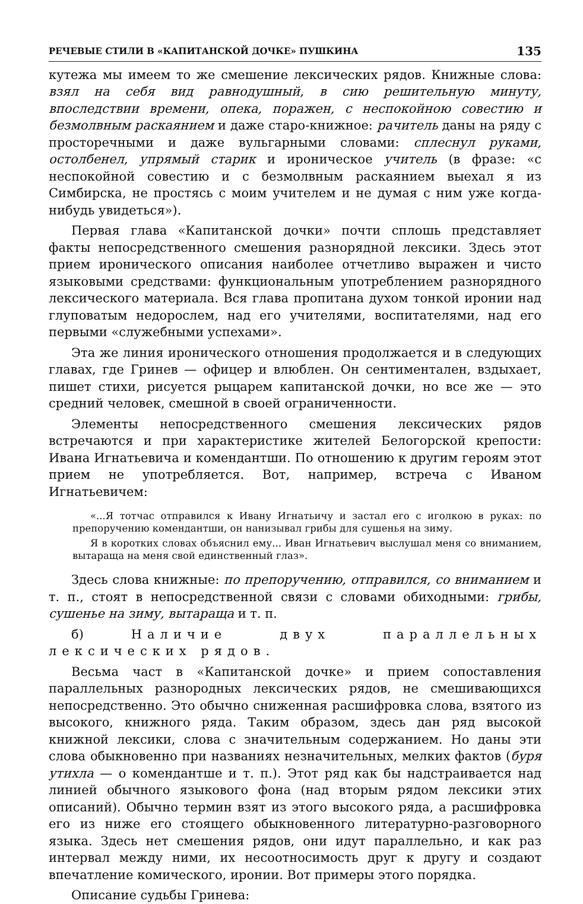РЕЧЕВЫЕ СТИЛИ В «КАПИТАНСКОЙ ДОЧКЕ» ПУШКИНА 135
кутежа мы имеем то же смешение лексических рядов. Книжные слова: взял на себя вид равнодушный, в сию решительную минуту, впоследствии времени, опека, поражен, с неспокойною совестию и безмолвным раскаянием и даже старо-книжное: рачитель даны на ряду с просторечными и даже вульгарными словами: сплеснул руками, остолбенел, упрямый старик и ироническое учитель (в фразе: «с неспокойной совестию и с безмолвным раскаянием выехал я из Симбирска, не простясь с моим учителем и не думая с ним уже когда-нибудь увидеться»).
Первая глава «Капитанской дочки» почти сплошь представляет факты непосредственного смешения разнорядной лексики. Здесь этот прием иронического описания наиболее отчетливо выражен и чисто языковыми средствами: функциональным употреблением разнорядного лексического материала. Вся глава пропитана духом тонкой иронии над глуповатым недорослем, над его учителями, воспитателями, над его первыми «служебными успехами».
Эта же линия иронического отношения продолжается и в следующих главах, где Гринев — офицер и влюблен. Он сентиментален, вздыхает, пишет стихи, рисуется рыцарем капитанской дочки, но все же — это средний человек, смешной в своей ограниченности.
Элементы непосредственного смешения лексических рядов встречаются и при характеристике жителей Белогорской крепости: Ивана Игнатьевича и комендантши. По отношению к другим героям этот прием не употребляется. Вот, например, встреча с Иваном Игнатьевичем:
«...Я тотчас отправился к Ивану Игнатьичу и застал его с иголкою в руках: по препоручению комендантши, он нанизывал грибы для сушенья на зиму.
Я в коротких словах объяснил ему... Иван Игнатьевич выслушал меня со вниманием, вытараща на меня свой единственный глаз».
Здесь слова книжные: по препоручению, отправился, со вниманием и т. п., стоят в непосредственной связи с словами обиходными: грибы, сушенье на зиму, вытараща и т. п.
б) Наличие двух параллельных лексических рядов.
Весьма част в «Капитанской дочке» и прием сопоставления параллельных разнородных лексических рядов, не смешивающихся непосредственно. Это обычно сниженная расшифровка слова, взятого из высокого, книжного ряда. Таким образом, здесь дан ряд высокой книжной лексики, слова с значительным содержанием. Но даны эти слова обыкновенно при названиях незначительных, мелких фактов (буря утихла — о комендантше и т. п.). Этот ряд как бы надстраивается над линией обычного языкового фона (над вторым рядом лексики этих описаний). Обычно термин взят из этого высокого ряда, а расшифровка его из ниже его стоящего обыкновенного литературно-разговорного языка. Здесь нет смешения рядов, они идут параллельно, и как раз интервал между ними, их несоотносимость друг к другу и создают впечатление комического, иронии. Вот примеры этого порядка.
Описание судьбы Гринева: